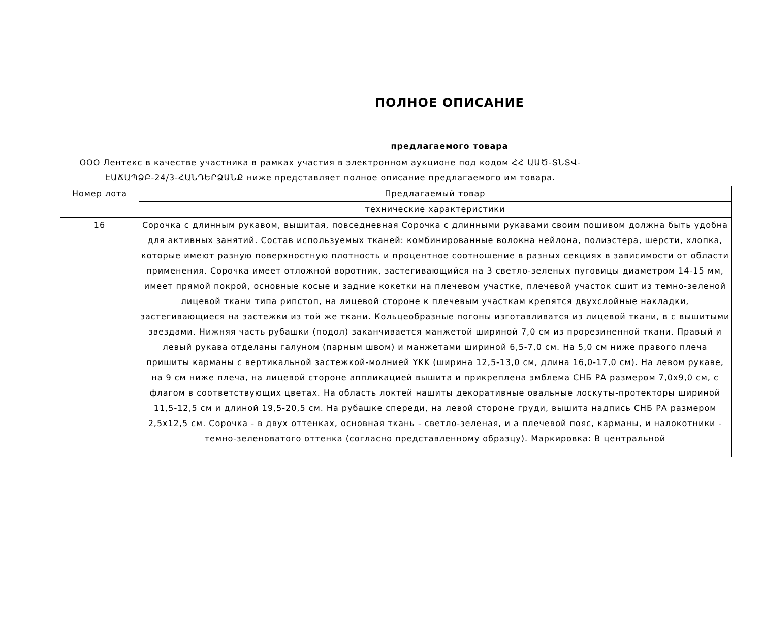ПОЛНОЕ ОПИСАНИЕ
предлагаемого товара
ООО Лентекс в качестве участника в рамках участия в электронном аукционе под кодом ՀՀ ԱԱԾ-ՏՆՏՎ-ԷԱՃԱՊՁԲ-24/3-ՀԱՆԴԵՐՁԱՆՔ ниже представляет полное описание предлагаемого им товара.
| Номер лота | Предлагаемый товар |
| --- | --- |
| | технические характеристики |
| 16 | Сорочка с длинным рукавом, вышитая, повседневная Сорочка с длинными рукавами своим пошивом должна быть удобна для активных занятий. Состав используемых тканей: комбинированные волокна нейлона, полиэстера, шерсти, хлопка, которые имеют разную поверхностную плотность и процентное соотношение в разных секциях в зависимости от области применения. Сорочка имеет отложной воротник, застегивающийся на 3 светло-зеленых пуговицы диаметром 14-15 мм, имеет прямой покрой, основные косые и задние кокетки на плечевом участке, плечевой участок сшит из темно-зеленой лицевой ткани типа рипстоп, на лицевой стороне к плечевым участкам крепятся двухслойные накладки, застегивающиеся на застежки из той же ткани. Кольцеобразные погоны изготавливатся из лицевой ткани, в с вышитыми звездами. Нижняя часть рубашки (подол) заканчивается манжетой шириной 7,0 см из прорезиненной ткани. Правый и левый рукава отделаны галуном (парным швом) и манжетами шириной 6,5-7,0 см. На 5,0 см ниже правого плеча пришиты карманы с вертикальной застежкой-молнией YKK (ширина 12,5-13,0 см, длина 16,0-17,0 см). На левом рукаве, на 9 см ниже плеча, на лицевой стороне аппликацией вышита и прикреплена эмблема СНБ РА размером 7,0x9,0 см, с флагом в соответствующих цветах. На область локтей нашиты декоративные овальные лоскуты-протекторы шириной 11,5-12,5 см и длиной 19,5-20,5 см. На рубашке спереди, на левой стороне груди, вышита надпись СНБ РА размером 2,5x12,5 см. Сорочка - в двух оттенках, основная ткань - светло-зеленая, и а плечевой пояс, карманы, и налокотники - темно-зеленоватого оттенка (согласно представленному образцу). Маркировка: В центральной |